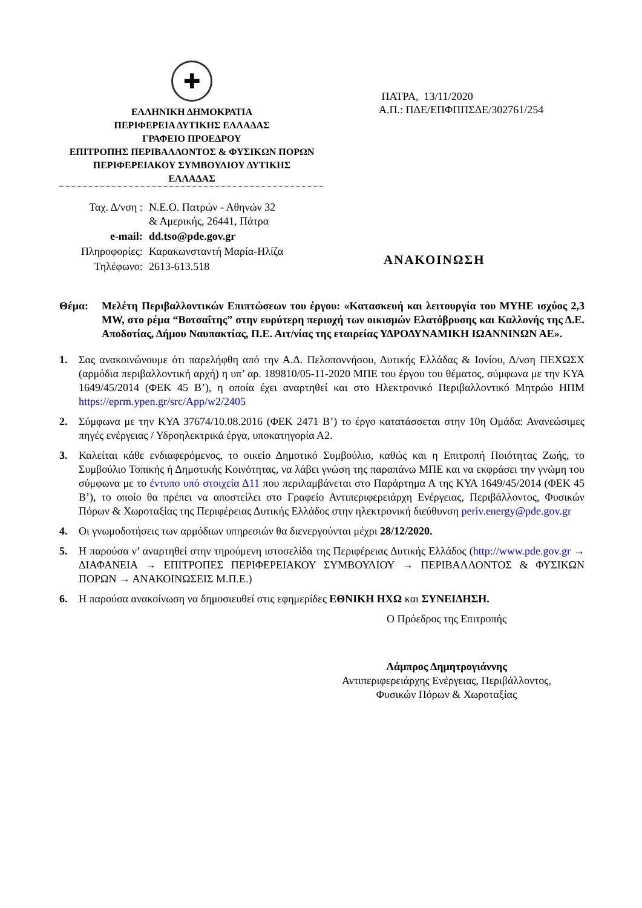✚
ΕΛΛΗΝΙΚΗ ΔΗΜΟΚΡΑΤΙΑ
ΠΕΡΙΦΕΡΕΙΑ ΔΥΤΙΚΗΣ ΕΛΛΑΔΑΣ
ΓΡΑΦΕΙΟ ΠΡΟΕΔΡΟΥ
ΕΠΙΤΡΟΠΗΣ ΠΕΡΙΒΑΛΛΟΝΤΟΣ & ΦΥΣΙΚΩΝ ΠΟΡΩΝ
ΠΕΡΙΦΕΡΕΙΑΚΟΥ ΣΥΜΒΟΥΛΙΟΥ ΔΥΤΙΚΗΣ
ΕΛΛΑΔΑΣ
ΠΑΤΡΑ, 13/11/2020
Α.Π.: ΠΔΕ/ΕΠΦΠΠΣΔΕ/302761/254
| Ταχ. Δ/νση : | Ν.Ε.Ο. Πατρών - Αθηνών 32 & Αμερικής, 26441, Πάτρα |
| e-mail: | dd.tso@pde.gov.gr |
| Πληροφορίες: | Καρακωνσταντή Μαρία-Ηλίζα |
| Τηλέφωνο: | 2613-613.518 |
ΑΝΑΚΟΙΝΩΣΗ
Θέμα: Μελέτη Περιβαλλοντικών Επιπτώσεων του έργου: «Κατασκευή και λειτουργία του ΜΥΗΕ ισχύος 2,3 MW, στο ρέμα “Βοτσαΐτης” στην ευρύτερη περιοχή των οικισμών Ελατόβρυσης και Καλλονής της Δ.Ε. Αποδοτίας, Δήμου Ναυπακτίας, Π.Ε. Αιτ/νίας της εταιρείας ΥΔΡΟΔΥΝΑΜΙΚΗ ΙΩΑΝΝΙΝΩΝ ΑΕ».
1. Σας ανακοινώνουμε ότι παρελήφθη από την Α.Δ. Πελοποννήσου, Δυτικής Ελλάδας & Ιονίου, Δ/νση ΠΕΧΩΣΧ (αρμόδια περιβαλλοντική αρχή) η υπ’ αρ. 189810/05-11-2020 ΜΠΕ του έργου του θέματος, σύμφωνα με την ΚΥΑ 1649/45/2014 (ΦΕΚ 45 Β’), η οποία έχει αναρτηθεί και στο Ηλεκτρονικό Περιβαλλοντικό Μητρώο ΗΠΜ https://eprm.ypen.gr/src/App/w2/2405
2. Σύμφωνα με την ΚΥΑ 37674/10.08.2016 (ΦΕΚ 2471 Β’) το έργο κατατάσσεται στην 10η Ομάδα: Ανανεώσιμες πηγές ενέργειας / Υδροηλεκτρικά έργα, υποκατηγορία Α2.
3. Καλείται κάθε ενδιαφερόμενος, το οικείο Δημοτικό Συμβούλιο, καθώς και η Επιτροπή Ποιότητας Ζωής, το Συμβούλιο Τοπικής ή Δημοτικής Κοινότητας, να λάβει γνώση της παραπάνω ΜΠΕ και να εκφράσει την γνώμη του σύμφωνα με το έντυπο υπό στοιχεία Δ11 που περιλαμβάνεται στο Παράρτημα Α της ΚΥΑ 1649/45/2014 (ΦΕΚ 45 Β’), το οποίο θα πρέπει να αποστείλει στο Γραφείο Αντιπεριφερειάρχη Ενέργειας, Περιβάλλοντος, Φυσικών Πόρων & Χωροταξίας της Περιφέρειας Δυτικής Ελλάδος στην ηλεκτρονική διεύθυνση periv.energy@pde.gov.gr
4. Οι γνωμοδοτήσεις των αρμόδιων υπηρεσιών θα διενεργούνται μέχρι 28/12/2020.
5. Η παρούσα ν’ αναρτηθεί στην τηρούμενη ιστοσελίδα της Περιφέρειας Δυτικής Ελλάδος (http://www.pde.gov.gr → ΔΙΑΦΑΝΕΙΑ → ΕΠΙΤΡΟΠΕΣ ΠΕΡΙΦΕΡΕΙΑΚΟΥ ΣΥΜΒΟΥΛΙΟΥ → ΠΕΡΙΒΑΛΛΟΝΤΟΣ & ΦΥΣΙΚΩΝ ΠΟΡΩΝ → ΑΝΑΚΟΙΝΩΣΕΙΣ Μ.Π.Ε.)
6. Η παρούσα ανακοίνωση να δημοσιευθεί στις εφημερίδες ΕΘΝΙΚΗ ΗΧΩ και ΣΥΝΕΙΔΗΣΗ.
Ο Πρόεδρος της Επιτροπής
Λάμπρος Δημητρογιάννης
Αντιπεριφερειάρχης Ενέργειας, Περιβάλλοντος,
Φυσικών Πόρων & Χωροταξίας